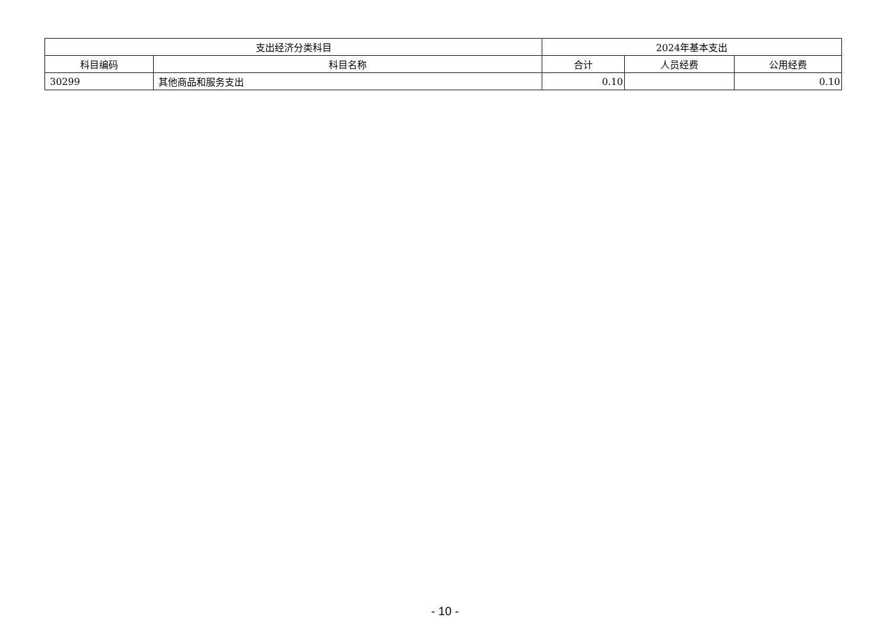| 支出经济分类科目 | | 2024年基本支出 | | |
| --- | --- | --- | --- | --- |
| 科目编码 | 科目名称 | 合计 | 人员经费 | 公用经费 |
| 30299 | 其他商品和服务支出 | 0.10 | | 0.10 |
- 10 -